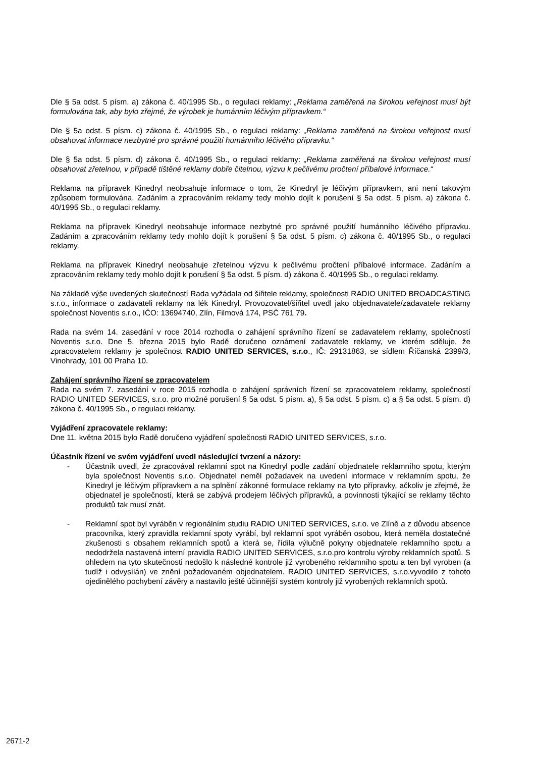Dle § 5a odst. 5 písm. a) zákona č. 40/1995 Sb., o regulaci reklamy: „Reklama zaměřená na širokou veřejnost musí být formulována tak, aby bylo zřejmé, že výrobek je humánním léčivým přípravkem.“
Dle § 5a odst. 5 písm. c) zákona č. 40/1995 Sb., o regulaci reklamy: „Reklama zaměřená na širokou veřejnost musí obsahovat informace nezbytné pro správné použití humánního léčivého přípravku.“
Dle § 5a odst. 5 písm. d) zákona č. 40/1995 Sb., o regulaci reklamy: „Reklama zaměřená na širokou veřejnost musí obsahovat zřetelnou, v případě tištěné reklamy dobře čitelnou, výzvu k pečlivému pročtení příbalové informace.“
Reklama na přípravek Kinedryl neobsahuje informace o tom, že Kinedryl je léčivým přípravkem, ani není takovým způsobem formulována. Zadáním a zpracováním reklamy tedy mohlo dojít k porušení § 5a odst. 5 písm. a) zákona č. 40/1995 Sb., o regulaci reklamy.
Reklama na přípravek Kinedryl neobsahuje informace nezbytné pro správné použití humánního léčivého přípravku. Zadáním a zpracováním reklamy tedy mohlo dojít k porušení § 5a odst. 5 písm. c) zákona č. 40/1995 Sb., o regulaci reklamy.
Reklama na přípravek Kinedryl neobsahuje zřetelnou výzvu k pečlivému pročtení příbalové informace. Zadáním a zpracováním reklamy tedy mohlo dojít k porušení § 5a odst. 5 písm. d) zákona č. 40/1995 Sb., o regulaci reklamy.
Na základě výše uvedených skutečností Rada vyžádala od šiřitele reklamy, společnosti RADIO UNITED BROADCASTING s.r.o., informace o zadavateli reklamy na lék Kinedryl. Provozovatel/šiřitel uvedl jako objednavatele/zadavatele reklamy společnost Noventis s.r.o., IČO: 13694740, Zlín, Filmová 174, PSČ 761 79.
Rada na svém 14. zasedání v roce 2014 rozhodla o zahájení správního řízení se zadavatelem reklamy, společností Noventis s.r.o. Dne 5. března 2015 bylo Radě doručeno oznámení zadavatele reklamy, ve kterém sděluje, že zpracovatelem reklamy je společnost RADIO UNITED SERVICES, s.r.o., IČ: 29131863, se sídlem Říčanská 2399/3, Vinohrady, 101 00 Praha 10.
Zahájení správního řízení se zpracovatelem
Rada na svém 7. zasedání v roce 2015 rozhodla o zahájení správních řízení se zpracovatelem reklamy, společností RADIO UNITED SERVICES, s.r.o. pro možné porušení § 5a odst. 5 písm. a), § 5a odst. 5 písm. c) a § 5a odst. 5 písm. d) zákona č. 40/1995 Sb., o regulaci reklamy.
Vyjádření zpracovatele reklamy:
Dne 11. května 2015 bylo Radě doručeno vyjádření společnosti RADIO UNITED SERVICES, s.r.o.
Účastník řízení ve svém vyjádření uvedl následující tvrzení a názory:
- Účastník uvedl, že zpracovával reklamní spot na Kinedryl podle zadání objednatele reklamního spotu, kterým byla společnost Noventis s.r.o. Objednatel neměl požadavek na uvedení informace v reklamním spotu, že Kinedryl je léčivým přípravkem a na splnění zákonné formulace reklamy na tyto přípravky, ačkoliv je zřejmé, že objednatel je společností, která se zabývá prodejem léčivých přípravků, a povinnosti týkající se reklamy těchto produktů tak musí znát.
- Reklamní spot byl vyráběn v regionálním studiu RADIO UNITED SERVICES, s.r.o. ve Zlíně a z důvodu absence pracovníka, který zpravidla reklamní spoty vyrábí, byl reklamní spot vyráběn osobou, která neměla dostatečné zkušenosti s obsahem reklamních spotů a která se, řídila výlučně pokyny objednatele reklamního spotu a nedodržela nastavená interní pravidla RADIO UNITED SERVICES, s.r.o.pro kontrolu výroby reklamních spotů. S ohledem na tyto skutečnosti nedošlo k následné kontrole již vyrobeného reklamního spotu a ten byl vyroben (a tudíž i odvysílán) ve znění požadovaném objednatelem. RADIO UNITED SERVICES, s.r.o.vyvodilo z tohoto ojedinělého pochybení závěry a nastavilo ještě účinnější systém kontroly již vyrobených reklamních spotů.
2671-2